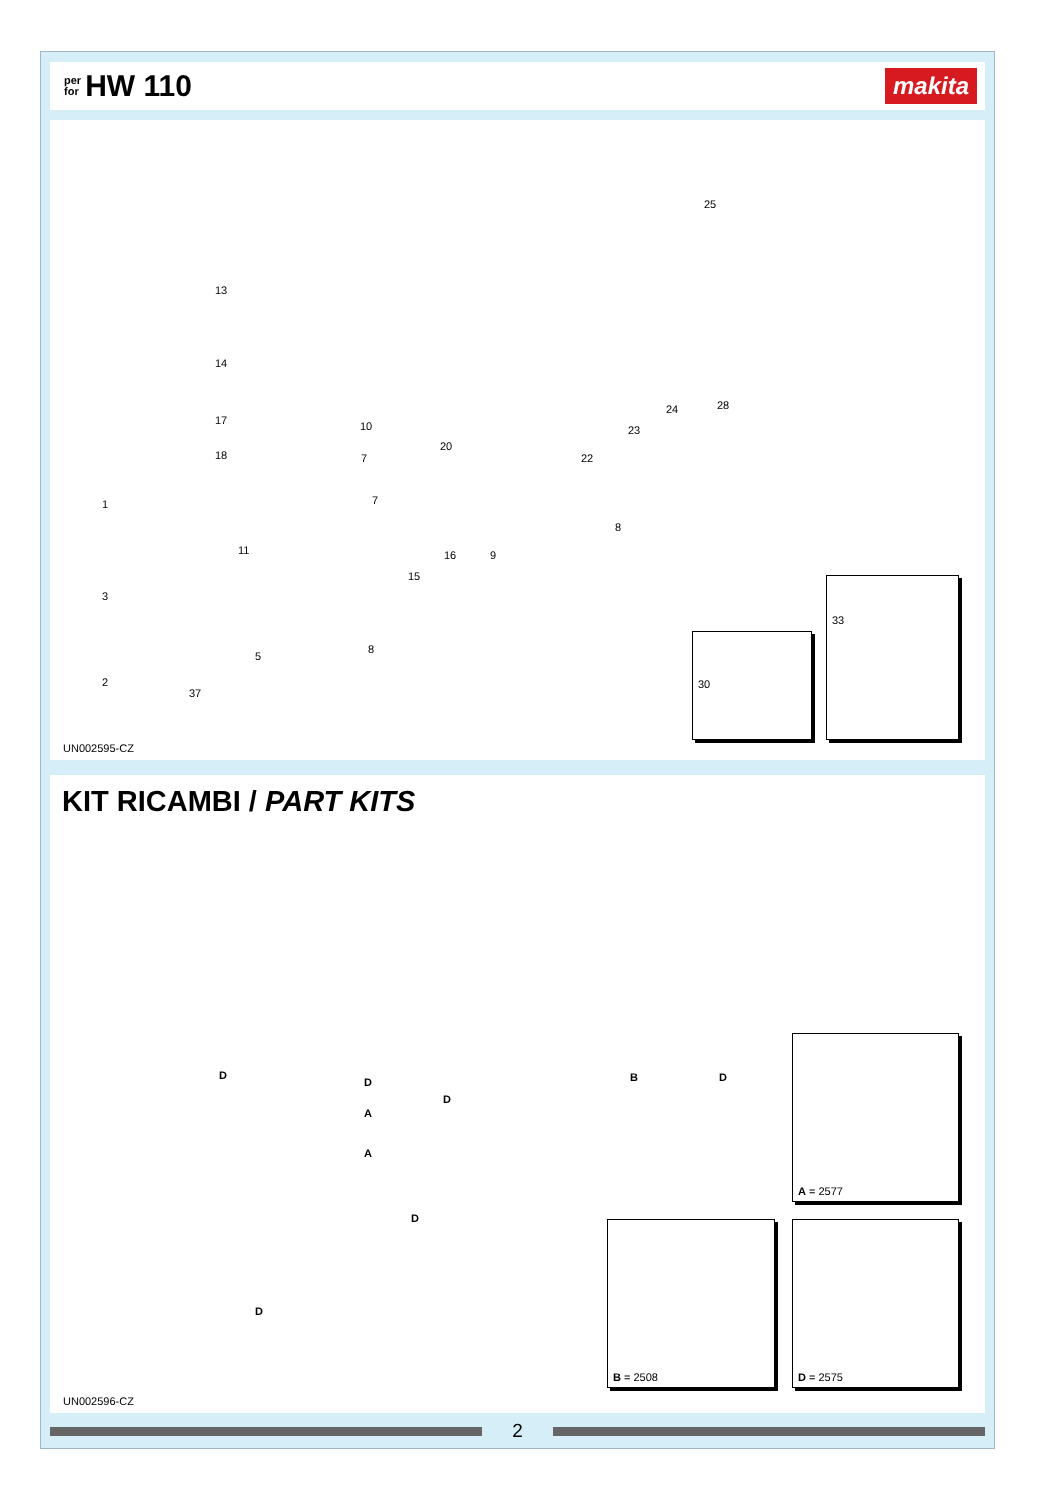per
for
HW 110
makita
25
13
14
24 28
17 10 23
20
18 7 22
1 7
8
11 16 9
15
3
8
5
2
37
30
33
UN002595-CZ
KIT RICAMBI / PART KITS
D
D B D
D
A
A
D
D
A = 2577
B = 2508 D = 2575
UN002596-CZ
2